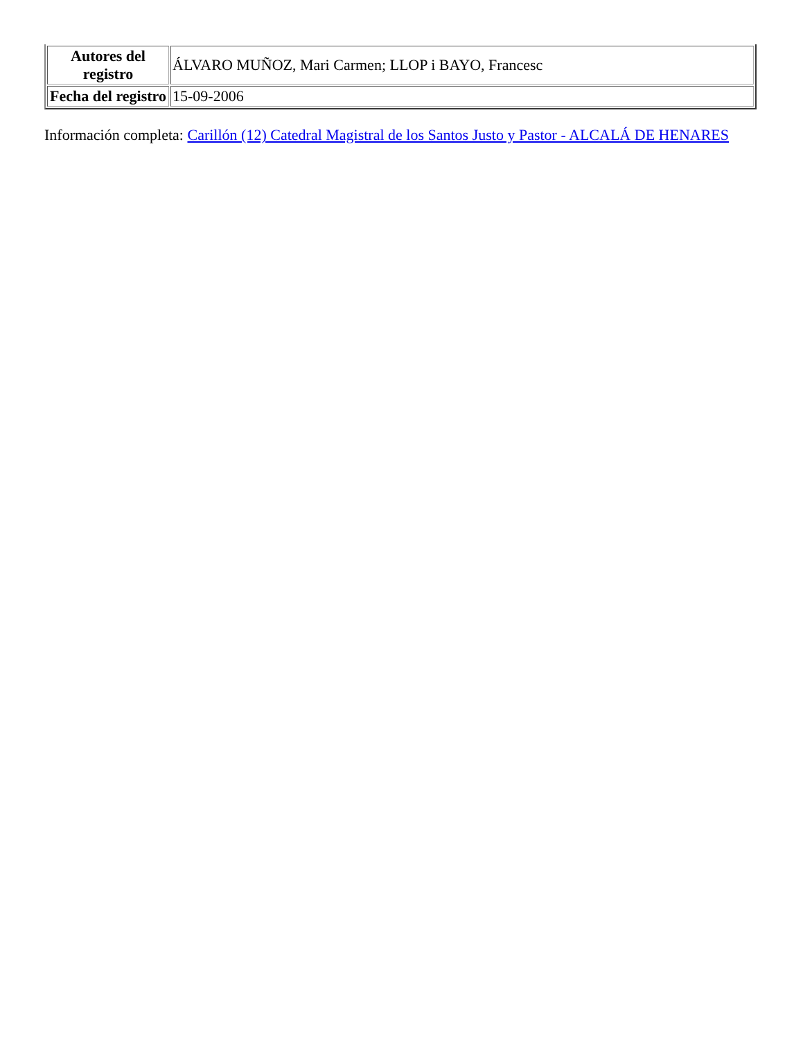| Autores del registro | ÁLVARO MUÑOZ, Mari Carmen; LLOP i BAYO, Francesc |
| Fecha del registro | 15-09-2006 |
Información completa: Carillón (12) Catedral Magistral de los Santos Justo y Pastor - ALCALÁ DE HENARES